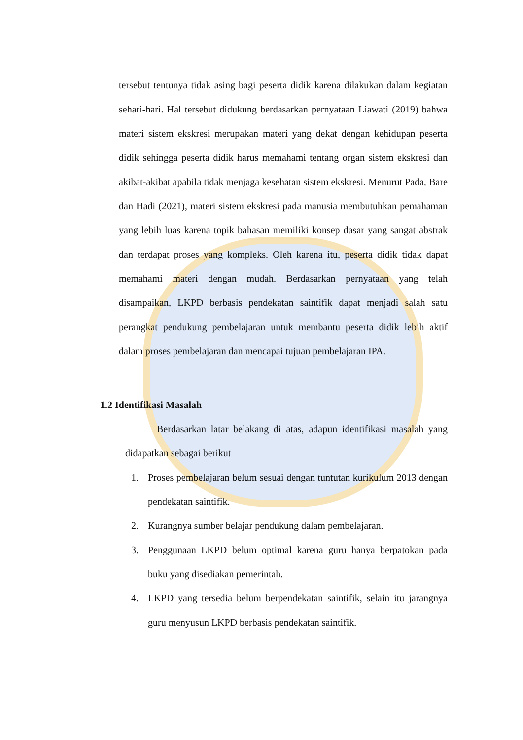tersebut tentunya tidak asing bagi peserta didik karena dilakukan dalam kegiatan sehari-hari. Hal tersebut didukung berdasarkan pernyataan Liawati (2019) bahwa materi sistem ekskresi merupakan materi yang dekat dengan kehidupan peserta didik sehingga peserta didik harus memahami tentang organ sistem ekskresi dan akibat-akibat apabila tidak menjaga kesehatan sistem ekskresi. Menurut Pada, Bare dan Hadi (2021), materi sistem ekskresi pada manusia membutuhkan pemahaman yang lebih luas karena topik bahasan memiliki konsep dasar yang sangat abstrak dan terdapat proses yang kompleks. Oleh karena itu, peserta didik tidak dapat memahami materi dengan mudah. Berdasarkan pernyataan yang telah disampaikan, LKPD berbasis pendekatan saintifik dapat menjadi salah satu perangkat pendukung pembelajaran untuk membantu peserta didik lebih aktif dalam proses pembelajaran dan mencapai tujuan pembelajaran IPA.
1.2 Identifikasi Masalah
Berdasarkan latar belakang di atas, adapun identifikasi masalah yang didapatkan sebagai berikut
1. Proses pembelajaran belum sesuai dengan tuntutan kurikulum 2013 dengan pendekatan saintifik.
2. Kurangnya sumber belajar pendukung dalam pembelajaran.
3. Penggunaan LKPD belum optimal karena guru hanya berpatokan pada buku yang disediakan pemerintah.
4. LKPD yang tersedia belum berpendekatan saintifik, selain itu jarangnya guru menyusun LKPD berbasis pendekatan saintifik.